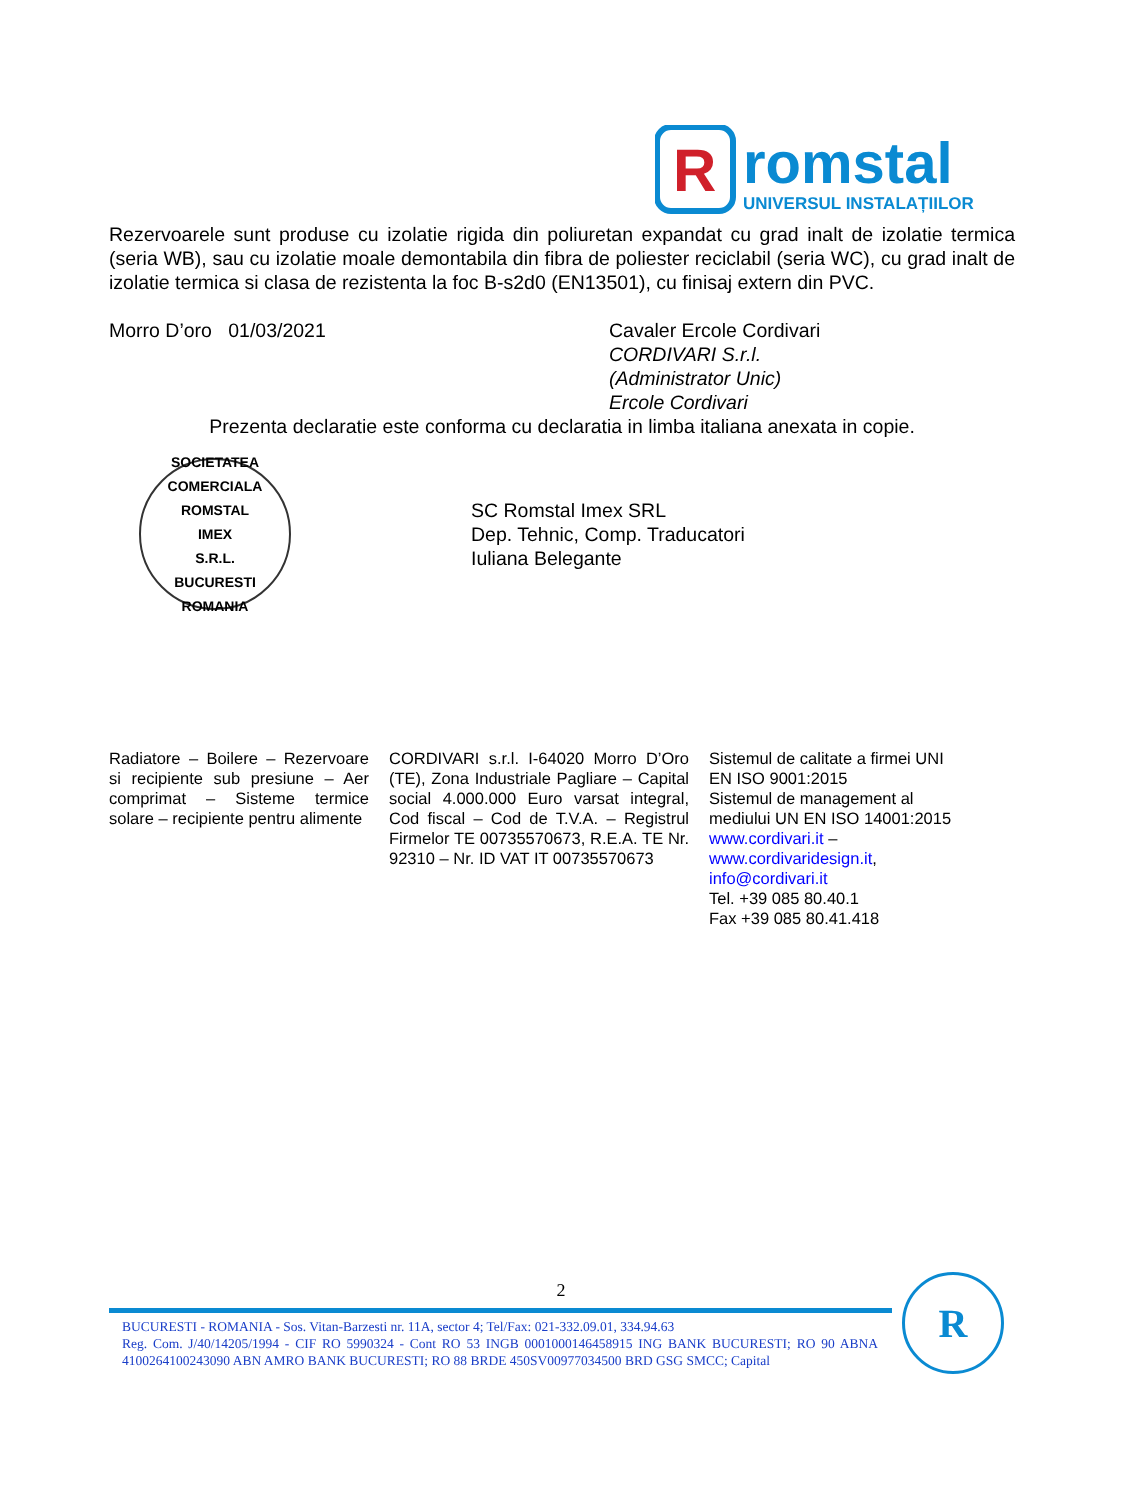R
romstal
UNIVERSUL INSTALAȚIILOR
Rezervoarele sunt produse cu izolatie rigida din poliuretan expandat cu grad inalt de izolatie termica (seria WB), sau cu izolatie moale demontabila din fibra de poliester reciclabil (seria WC), cu grad inalt de izolatie termica si clasa de rezistenta la foc B-s2d0 (EN13501), cu finisaj extern din PVC.
Morro D’oro 01/03/2021 Cavaler Ercole Cordivari
CORDIVARI S.r.l.
(Administrator Unic)
Ercole Cordivari
Prezenta declaratie este conforma cu declaratia in limba italiana anexata in copie.
SOCIETATEA COMERCIALA
ROMSTAL
IMEX
S.R.L.
BUCURESTI ROMANIA
SC Romstal Imex SRL
Dep. Tehnic, Comp. Traducatori
Iuliana Belegante
Radiatore – Boilere – Rezervoare si recipiente sub presiune – Aer comprimat – Sisteme termice solare – recipiente pentru alimente
CORDIVARI s.r.l. I-64020 Morro D’Oro (TE), Zona Industriale Pagliare – Capital social 4.000.000 Euro varsat integral, Cod fiscal – Cod de T.V.A. – Registrul Firmelor TE 00735570673, R.E.A. TE Nr. 92310 – Nr. ID VAT IT 00735570673
Sistemul de calitate a firmei UNI EN ISO 9001:2015
Sistemul de management al mediului UN EN ISO 14001:2015
www.cordivari.it –
www.cordivaridesign.it,
info@cordivari.it
Tel. +39 085 80.40.1
Fax +39 085 80.41.418
2
BUCURESTI - ROMANIA - Sos. Vitan-Barzesti nr. 11A, sector 4; Tel/Fax: 021-332.09.01, 334.94.63
Reg. Com. J/40/14205/1994 - CIF RO 5990324 - Cont RO 53 INGB 0001000146458915 ING BANK BUCURESTI; RO 90 ABNA 4100264100243090 ABN AMRO BANK BUCURESTI; RO 88 BRDE 450SV00977034500 BRD GSG SMCC; Capital
R